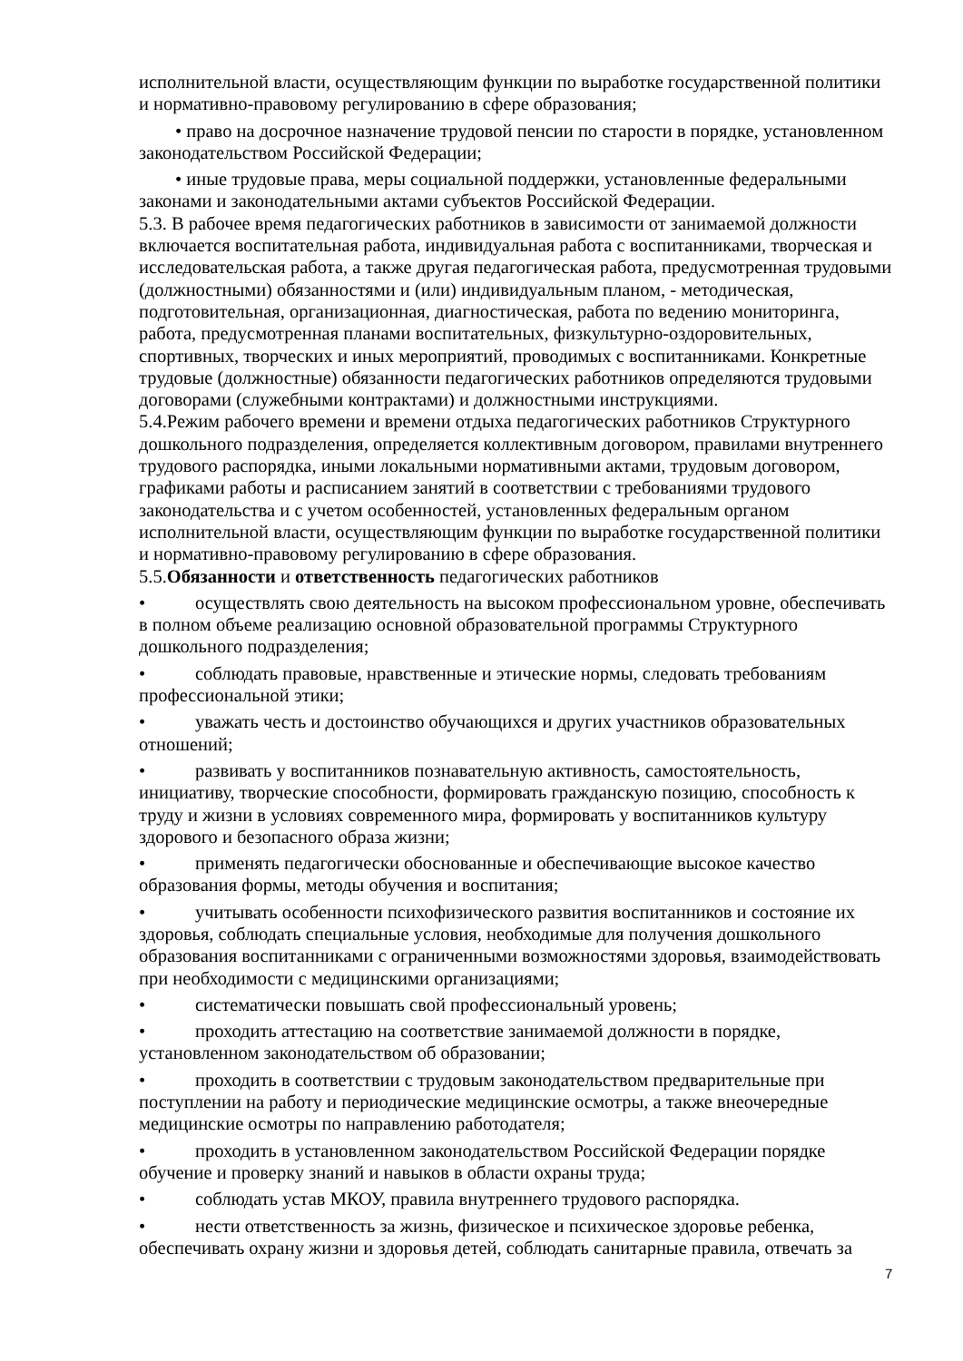исполнительной власти, осуществляющим функции по выработке государственной политики и нормативно-правовому регулированию в сфере образования;
• право на досрочное назначение трудовой пенсии по старости в порядке, установленном законодательством Российской Федерации;
• иные трудовые права, меры социальной поддержки, установленные федеральными законами и законодательными актами субъектов Российской Федерации.
5.3. В рабочее время педагогических работников в зависимости от занимаемой должности включается воспитательная работа, индивидуальная работа с воспитанниками, творческая и исследовательская работа, а также другая педагогическая работа, предусмотренная трудовыми (должностными) обязанностями и (или) индивидуальным планом, - методическая, подготовительная, организационная, диагностическая, работа по ведению мониторинга, работа, предусмотренная планами воспитательных, физкультурно-оздоровительных, спортивных, творческих и иных мероприятий, проводимых с воспитанниками. Конкретные трудовые (должностные) обязанности педагогических работников определяются трудовыми договорами (служебными контрактами) и должностными инструкциями.
5.4.Режим рабочего времени и времени отдыха педагогических работников Структурного дошкольного подразделения, определяется коллективным договором, правилами внутреннего трудового распорядка, иными локальными нормативными актами, трудовым договором, графиками работы и расписанием занятий в соответствии с требованиями трудового законодательства и с учетом особенностей, установленных федеральным органом исполнительной власти, осуществляющим функции по выработке государственной политики и нормативно-правовому регулированию в сфере образования.
5.5.Обязанности и ответственность педагогических работников
• осуществлять свою деятельность на высоком профессиональном уровне, обеспечивать в полном объеме реализацию основной образовательной программы Структурного дошкольного подразделения;
• соблюдать правовые, нравственные и этические нормы, следовать требованиям профессиональной этики;
• уважать честь и достоинство обучающихся и других участников образовательных отношений;
• развивать у воспитанников познавательную активность, самостоятельность, инициативу, творческие способности, формировать гражданскую позицию, способность к труду и жизни в условиях современного мира, формировать у воспитанников культуру здорового и безопасного образа жизни;
• применять педагогически обоснованные и обеспечивающие высокое качество образования формы, методы обучения и воспитания;
• учитывать особенности психофизического развития воспитанников и состояние их здоровья, соблюдать специальные условия, необходимые для получения дошкольного образования воспитанниками с ограниченными возможностями здоровья, взаимодействовать при необходимости с медицинскими организациями;
• систематически повышать свой профессиональный уровень;
• проходить аттестацию на соответствие занимаемой должности в порядке, установленном законодательством об образовании;
• проходить в соответствии с трудовым законодательством предварительные при поступлении на работу и периодические медицинские осмотры, а также внеочередные медицинские осмотры по направлению работодателя;
• проходить в установленном законодательством Российской Федерации порядке обучение и проверку знаний и навыков в области охраны труда;
• соблюдать устав МКОУ, правила внутреннего трудового распорядка.
• нести ответственность за жизнь, физическое и психическое здоровье ребенка, обеспечивать охрану жизни и здоровья детей, соблюдать санитарные правила, отвечать за
7